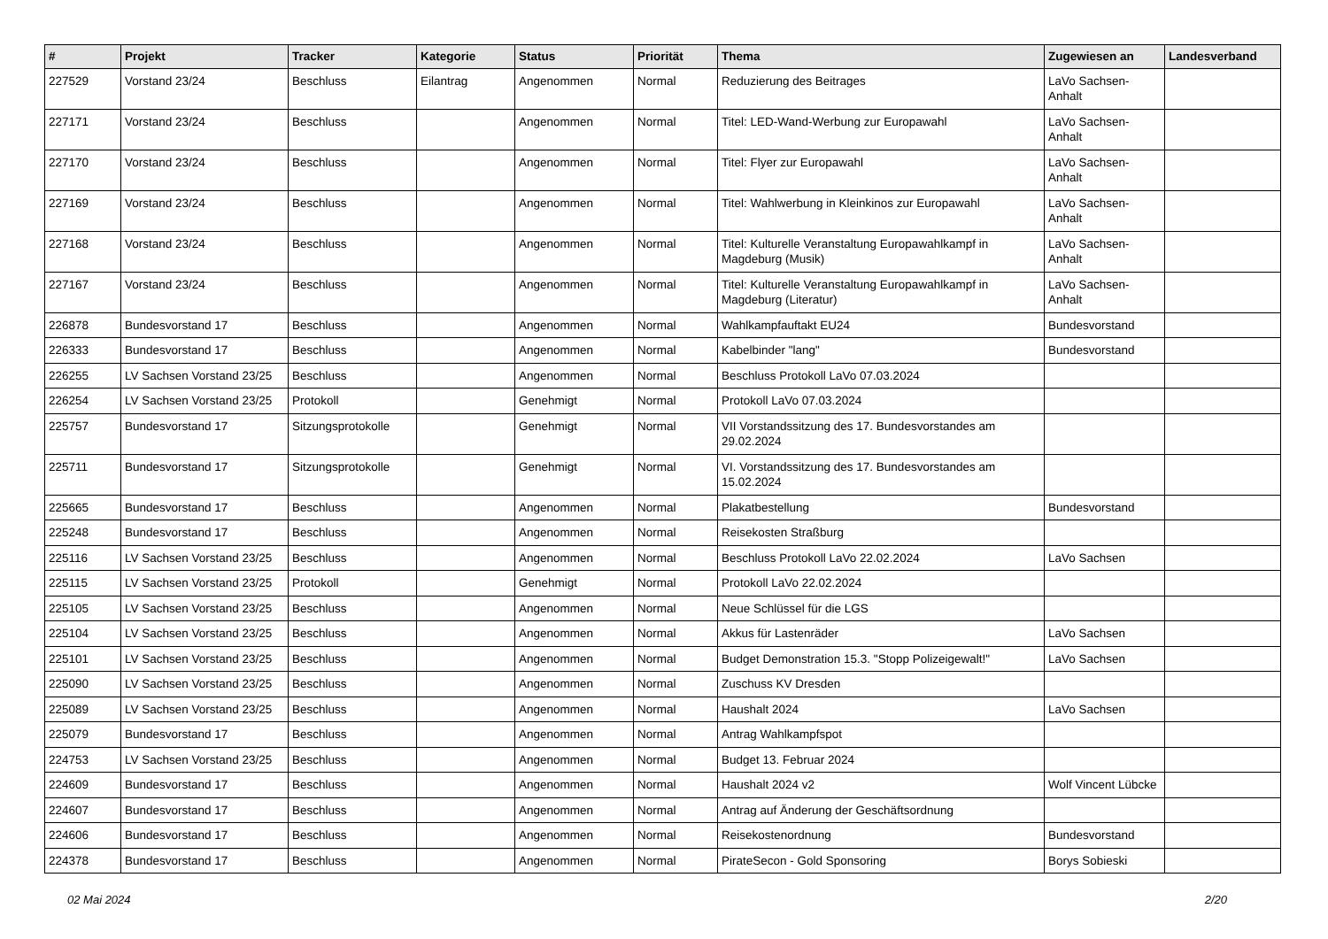| # | Projekt | Tracker | Kategorie | Status | Priorität | Thema | Zugewiesen an | Landesverband |
| --- | --- | --- | --- | --- | --- | --- | --- | --- |
| 227529 | Vorstand 23/24 | Beschluss | Eilantrag | Angenommen | Normal | Reduzierung des Beitrages | LaVo Sachsen-Anhalt | |
| 227171 | Vorstand 23/24 | Beschluss | | Angenommen | Normal | Titel: LED-Wand-Werbung zur Europawahl | LaVo Sachsen-Anhalt | |
| 227170 | Vorstand 23/24 | Beschluss | | Angenommen | Normal | Titel: Flyer zur Europawahl | LaVo Sachsen-Anhalt | |
| 227169 | Vorstand 23/24 | Beschluss | | Angenommen | Normal | Titel: Wahlwerbung in Kleinkinos zur Europawahl | LaVo Sachsen-Anhalt | |
| 227168 | Vorstand 23/24 | Beschluss | | Angenommen | Normal | Titel: Kulturelle Veranstaltung Europawahlkampf in Magdeburg (Musik) | LaVo Sachsen-Anhalt | |
| 227167 | Vorstand 23/24 | Beschluss | | Angenommen | Normal | Titel: Kulturelle Veranstaltung Europawahlkampf in Magdeburg (Literatur) | LaVo Sachsen-Anhalt | |
| 226878 | Bundesvorstand 17 | Beschluss | | Angenommen | Normal | Wahlkampfauftakt EU24 | Bundesvorstand | |
| 226333 | Bundesvorstand 17 | Beschluss | | Angenommen | Normal | Kabelbinder "lang" | Bundesvorstand | |
| 226255 | LV Sachsen Vorstand 23/25 | Beschluss | | Angenommen | Normal | Beschluss Protokoll LaVo 07.03.2024 | | |
| 226254 | LV Sachsen Vorstand 23/25 | Protokoll | | Genehmigt | Normal | Protokoll LaVo 07.03.2024 | | |
| 225757 | Bundesvorstand 17 | Sitzungsprotokolle | | Genehmigt | Normal | VII Vorstandssitzung des 17. Bundesvorstandes am 29.02.2024 | | |
| 225711 | Bundesvorstand 17 | Sitzungsprotokolle | | Genehmigt | Normal | VI. Vorstandssitzung des 17. Bundesvorstandes am 15.02.2024 | | |
| 225665 | Bundesvorstand 17 | Beschluss | | Angenommen | Normal | Plakatbestellung | Bundesvorstand | |
| 225248 | Bundesvorstand 17 | Beschluss | | Angenommen | Normal | Reisekosten Straßburg | | |
| 225116 | LV Sachsen Vorstand 23/25 | Beschluss | | Angenommen | Normal | Beschluss Protokoll LaVo 22.02.2024 | LaVo Sachsen | |
| 225115 | LV Sachsen Vorstand 23/25 | Protokoll | | Genehmigt | Normal | Protokoll LaVo 22.02.2024 | | |
| 225105 | LV Sachsen Vorstand 23/25 | Beschluss | | Angenommen | Normal | Neue Schlüssel für die LGS | | |
| 225104 | LV Sachsen Vorstand 23/25 | Beschluss | | Angenommen | Normal | Akkus für Lastenräder | LaVo Sachsen | |
| 225101 | LV Sachsen Vorstand 23/25 | Beschluss | | Angenommen | Normal | Budget Demonstration 15.3. "Stopp Polizeigewalt!" | LaVo Sachsen | |
| 225090 | LV Sachsen Vorstand 23/25 | Beschluss | | Angenommen | Normal | Zuschuss KV Dresden | | |
| 225089 | LV Sachsen Vorstand 23/25 | Beschluss | | Angenommen | Normal | Haushalt 2024 | LaVo Sachsen | |
| 225079 | Bundesvorstand 17 | Beschluss | | Angenommen | Normal | Antrag Wahlkampfspot | | |
| 224753 | LV Sachsen Vorstand 23/25 | Beschluss | | Angenommen | Normal | Budget 13. Februar 2024 | | |
| 224609 | Bundesvorstand 17 | Beschluss | | Angenommen | Normal | Haushalt 2024 v2 | Wolf Vincent Lübcke | |
| 224607 | Bundesvorstand 17 | Beschluss | | Angenommen | Normal | Antrag auf Änderung der Geschäftsordnung | | |
| 224606 | Bundesvorstand 17 | Beschluss | | Angenommen | Normal | Reisekostenordnung | Bundesvorstand | |
| 224378 | Bundesvorstand 17 | Beschluss | | Angenommen | Normal | PirateSecon - Gold Sponsoring | Borys Sobieski | |
02 Mai 2024 2/20